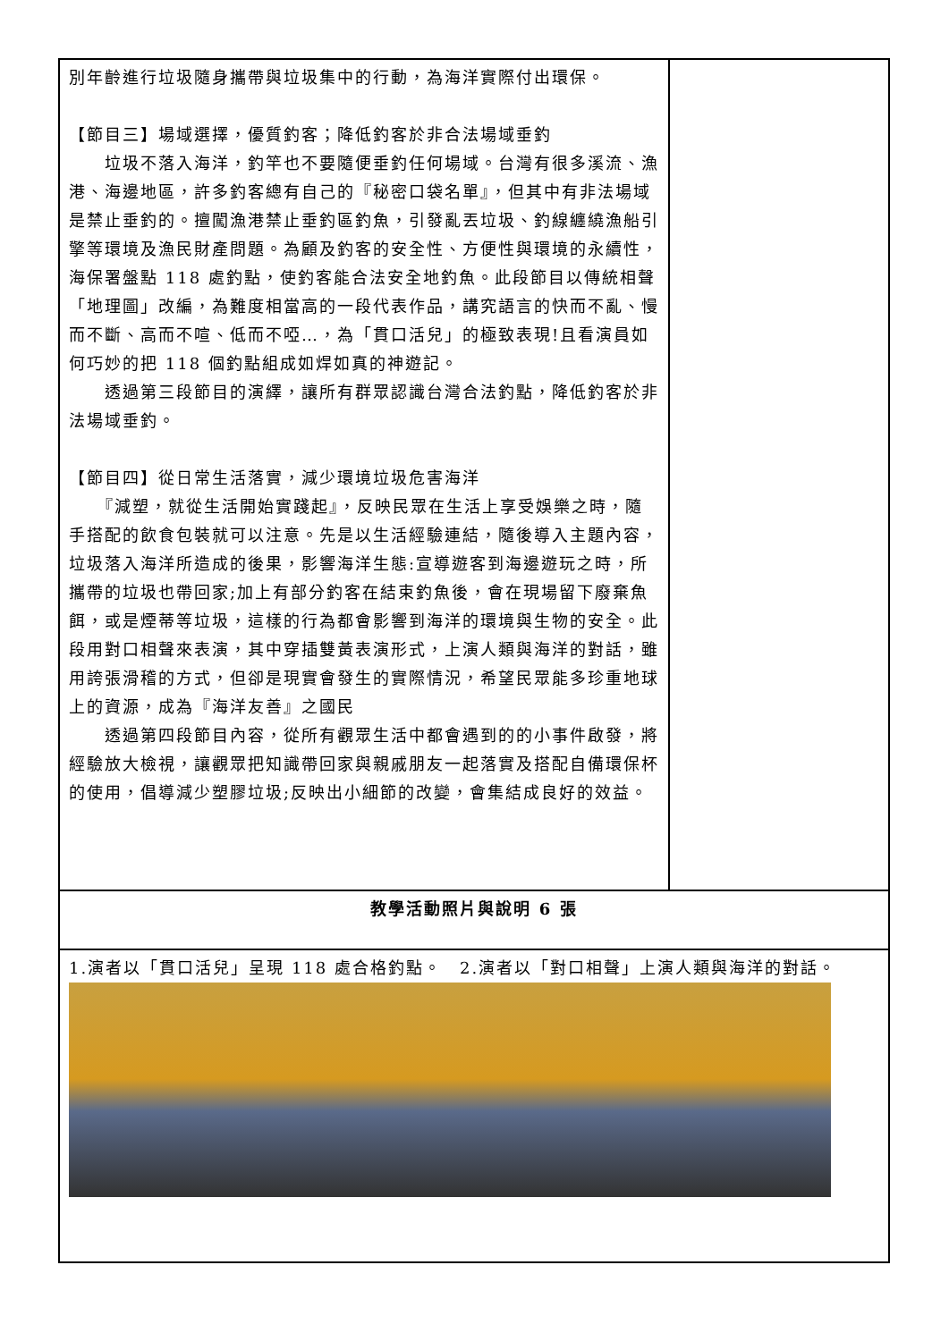| 別年齡進行垃圾隨身攜帶與垃圾集中的行動，為海洋實際付出環保。 【節目三】場域選擇，優質釣客；降低釣客於非合法場域垂釣 垃圾不落入海洋，釣竿也不要隨便垂釣任何場域。台灣有很多溪流、漁港、海邊地區，許多釣客總有自己的『秘密口袋名單』，但其中有非法場域是禁止垂釣的。擅闖漁港禁止垂釣區釣魚，引發亂丟垃圾、釣線纏繞漁船引擎等環境及漁民財產問題。為顧及釣客的安全性、方便性與環境的永續性，海保署盤點 118 處釣點，使釣客能合法安全地釣魚。此段節目以傳統相聲「地理圖」改編，為難度相當高的一段代表作品，講究語言的快而不亂、慢而不斷、高而不喧、低而不啞…，為「貫口活兒」的極致表現!且看演員如何巧妙的把 118 個釣點組成如焊如真的神遊記。 透過第三段節目的演繹，讓所有群眾認識台灣合法釣點，降低釣客於非法場域垂釣。 【節目四】從日常生活落實，減少環境垃圾危害海洋 『減塑，就從生活開始實踐起』，反映民眾在生活上享受娛樂之時，隨手搭配的飲食包裝就可以注意。先是以生活經驗連結，隨後導入主題內容，垃圾落入海洋所造成的後果，影響海洋生態:宣導遊客到海邊遊玩之時，所攜帶的垃圾也帶回家;加上有部分釣客在結束釣魚後，會在現場留下廢棄魚餌，或是煙蒂等垃圾，這樣的行為都會影響到海洋的環境與生物的安全。此段用對口相聲來表演，其中穿插雙黃表演形式，上演人類與海洋的對話，雖用誇張滑稽的方式，但卻是現實會發生的實際情況，希望民眾能多珍重地球上的資源，成為『海洋友善』之國民 透過第四段節目內容，從所有觀眾生活中都會遇到的的小事件啟發，將經驗放大檢視，讓觀眾把知識帶回家與親戚朋友一起落實及搭配自備環保杯的使用，倡導減少塑膠垃圾;反映出小細節的改變，會集結成良好的效益。 | |
| 教學活動照片與說明 6 張 | |
| 1.演者以「貫口活兒」呈現 118 處合格釣點。 2.演者以「對口相聲」上演人類與海洋的對話。 | |